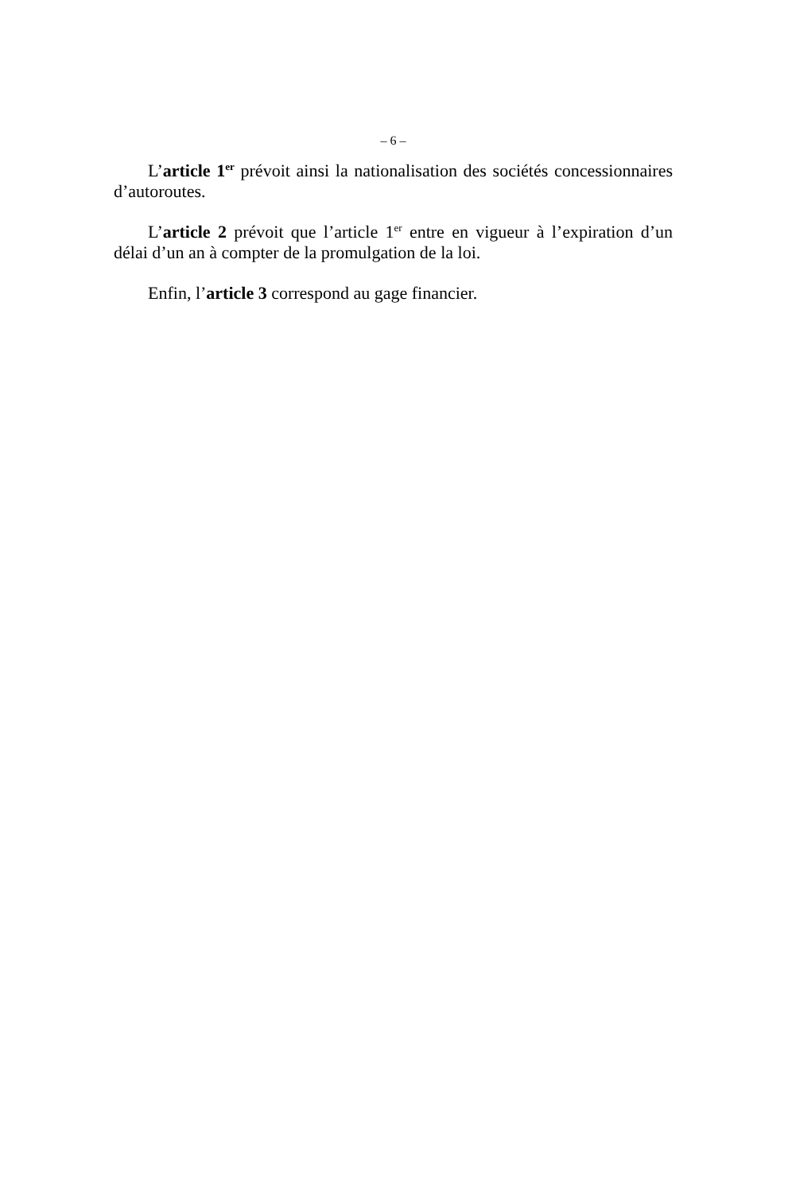– 6 –
L’article 1<sup>er</sup> prévoit ainsi la nationalisation des sociétés concessionnaires d’autoroutes.
L’article 2 prévoit que l’article 1<sup>er</sup> entre en vigueur à l’expiration d’un délai d’un an à compter de la promulgation de la loi.
Enfin, l’article 3 correspond au gage financier.